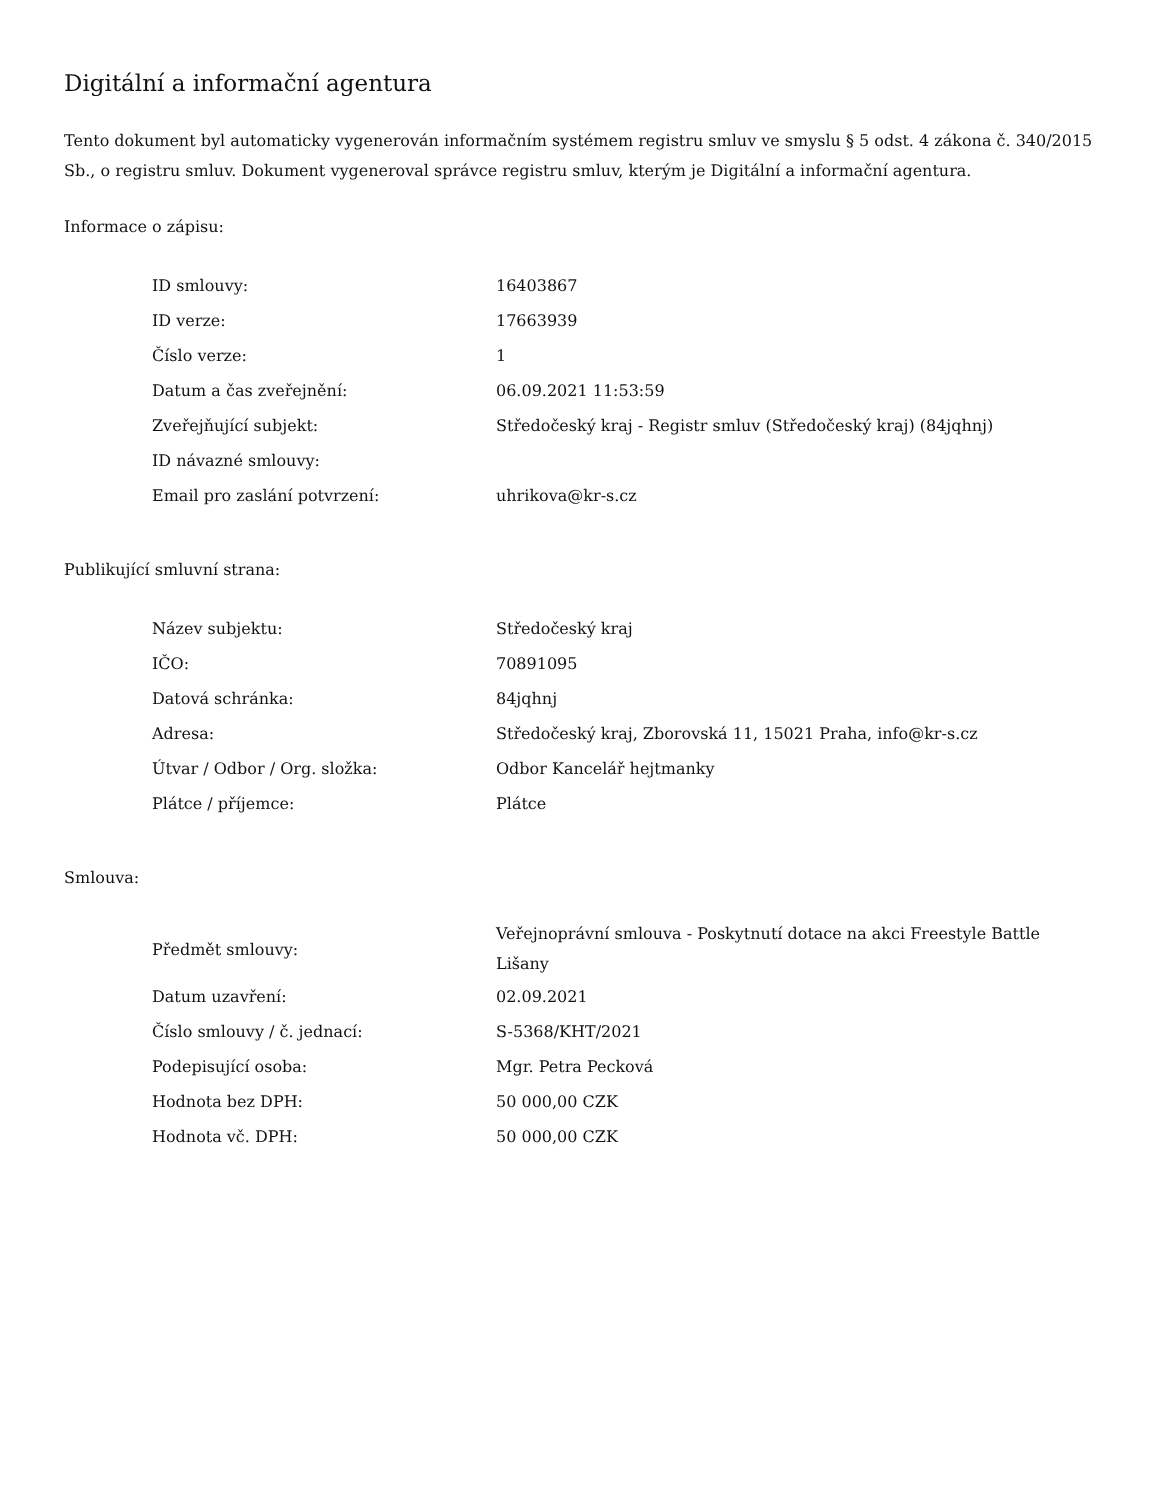Digitální a informační agentura
Tento dokument byl automaticky vygenerován informačním systémem registru smluv ve smyslu § 5 odst. 4 zákona č. 340/2015 Sb., o registru smluv. Dokument vygeneroval správce registru smluv, kterým je Digitální a informační agentura.
Informace o zápisu:
| ID smlouvy: | 16403867 |
| ID verze: | 17663939 |
| Číslo verze: | 1 |
| Datum a čas zveřejnění: | 06.09.2021 11:53:59 |
| Zveřejňující subjekt: | Středočeský kraj - Registr smluv (Středočeský kraj) (84jqhnj) |
| ID návazné smlouvy: | |
| Email pro zaslání potvrzení: | uhrikova@kr-s.cz |
Publikující smluvní strana:
| Název subjektu: | Středočeský kraj |
| IČO: | 70891095 |
| Datová schránka: | 84jqhnj |
| Adresa: | Středočeský kraj, Zborovská 11, 15021 Praha, info@kr-s.cz |
| Útvar / Odbor / Org. složka: | Odbor Kancelář hejtmanky |
| Plátce / příjemce: | Plátce |
Smlouva:
| Předmět smlouvy: | Veřejnoprávní smlouva - Poskytnutí dotace na akci Freestyle Battle Lišany |
| Datum uzavření: | 02.09.2021 |
| Číslo smlouvy / č. jednací: | S-5368/KHT/2021 |
| Podepisující osoba: | Mgr. Petra Pecková |
| Hodnota bez DPH: | 50 000,00 CZK |
| Hodnota vč. DPH: | 50 000,00 CZK |